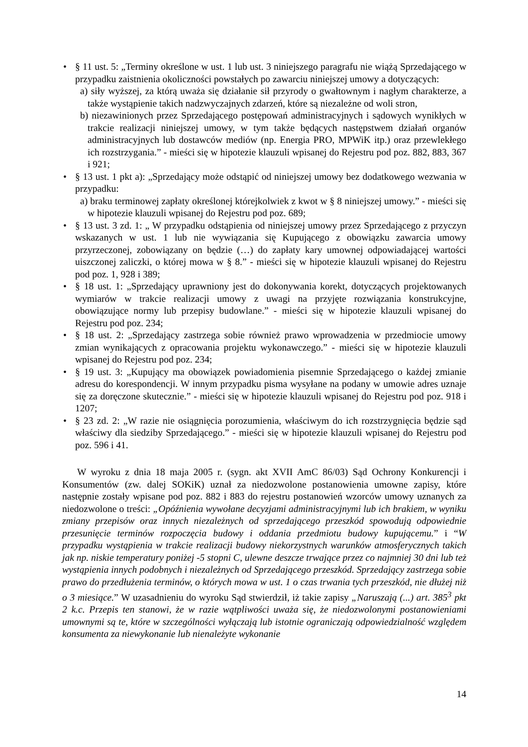• § 11 ust. 5: „Terminy określone w ust. 1 lub ust. 3 niniejszego paragrafu nie wiążą Sprzedającego w przypadku zaistnienia okoliczności powstałych po zawarciu niniejszej umowy a dotyczących:
a) siły wyższej, za którą uważa się działanie sił przyrody o gwałtownym i nagłym charakterze, a także wystąpienie takich nadzwyczajnych zdarzeń, które są niezależne od woli stron,
b) niezawinionych przez Sprzedającego postępowań administracyjnych i sądowych wynikłych w trakcie realizacji niniejszej umowy, w tym także będących następstwem działań organów administracyjnych lub dostawców mediów (np. Energia PRO, MPWiK itp.) oraz przewlekłego ich rozstrzygania.” - mieści się w hipotezie klauzuli wpisanej do Rejestru pod poz. 882, 883, 367 i 921;
• § 13 ust. 1 pkt a): „Sprzedający może odstąpić od niniejszej umowy bez dodatkowego wezwania w przypadku:
a) braku terminowej zapłaty określonej którejkolwiek z kwot w § 8 niniejszej umowy.” - mieści się w hipotezie klauzuli wpisanej do Rejestru pod poz. 689;
• § 13 ust. 3 zd. 1: „ W przypadku odstąpienia od niniejszej umowy przez Sprzedającego z przyczyn wskazanych w ust. 1 lub nie wywiązania się Kupującego z obowiązku zawarcia umowy przyrzeczonej, zobowiązany on będzie (…) do zapłaty kary umownej odpowiadającej wartości uiszczonej zaliczki, o której mowa w § 8.” - mieści się w hipotezie klauzuli wpisanej do Rejestru pod poz. 1, 928 i 389;
• § 18 ust. 1: „Sprzedający uprawniony jest do dokonywania korekt, dotyczących projektowanych wymiarów w trakcie realizacji umowy z uwagi na przyjęte rozwiązania konstrukcyjne, obowiązujące normy lub przepisy budowlane.” - mieści się w hipotezie klauzuli wpisanej do Rejestru pod poz. 234;
• § 18 ust. 2: „Sprzedający zastrzega sobie również prawo wprowadzenia w przedmiocie umowy zmian wynikających z opracowania projektu wykonawczego.” - mieści się w hipotezie klauzuli wpisanej do Rejestru pod poz. 234;
• § 19 ust. 3: „Kupujący ma obowiązek powiadomienia pisemnie Sprzedającego o każdej zmianie adresu do korespondencji. W innym przypadku pisma wysyłane na podany w umowie adres uznaje się za doręczone skutecznie.” - mieści się w hipotezie klauzuli wpisanej do Rejestru pod poz. 918 i 1207;
• § 23 zd. 2: „W razie nie osiągnięcia porozumienia, właściwym do ich rozstrzygnięcia będzie sąd właściwy dla siedziby Sprzedającego.” - mieści się w hipotezie klauzuli wpisanej do Rejestru pod poz. 596 i 41.
W wyroku z dnia 18 maja 2005 r. (sygn. akt XVII AmC 86/03) Sąd Ochrony Konkurencji i Konsumentów (zw. dalej SOKiK) uznał za niedozwolone postanowienia umowne zapisy, które następnie zostały wpisane pod poz. 882 i 883 do rejestru postanowień wzorców umowy uznanych za niedozwolone o treści: „Opóźnienia wywołane decyzjami administracyjnymi lub ich brakiem, w wyniku zmiany przepisów oraz innych niezależnych od sprzedającego przeszkód spowodują odpowiednie przesunięcie terminów rozpoczęcia budowy i oddania przedmiotu budowy kupującemu.” i “W przypadku wystąpienia w trakcie realizacji budowy niekorzystnych warunków atmosferycznych takich jak np. niskie temperatury poniżej -5 stopni C, ulewne deszcze trwające przez co najmniej 30 dni lub też wystąpienia innych podobnych i niezależnych od Sprzedającego przeszkód. Sprzedający zastrzega sobie prawo do przedłużenia terminów, o których mowa w ust. 1 o czas trwania tych przeszkód, nie dłużej niż o 3 miesiące.” W uzasadnieniu do wyroku Sąd stwierdził, iż takie zapisy „Naruszają (...) art. 385<sup>3</sup> pkt 2 k.c. Przepis ten stanowi, że w razie wątpliwości uważa się, że niedozwolonymi postanowieniami umownymi są te, które w szczególności wyłączają lub istotnie ograniczają odpowiedzialność względem konsumenta za niewykonanie lub nienależyte wykonanie
14